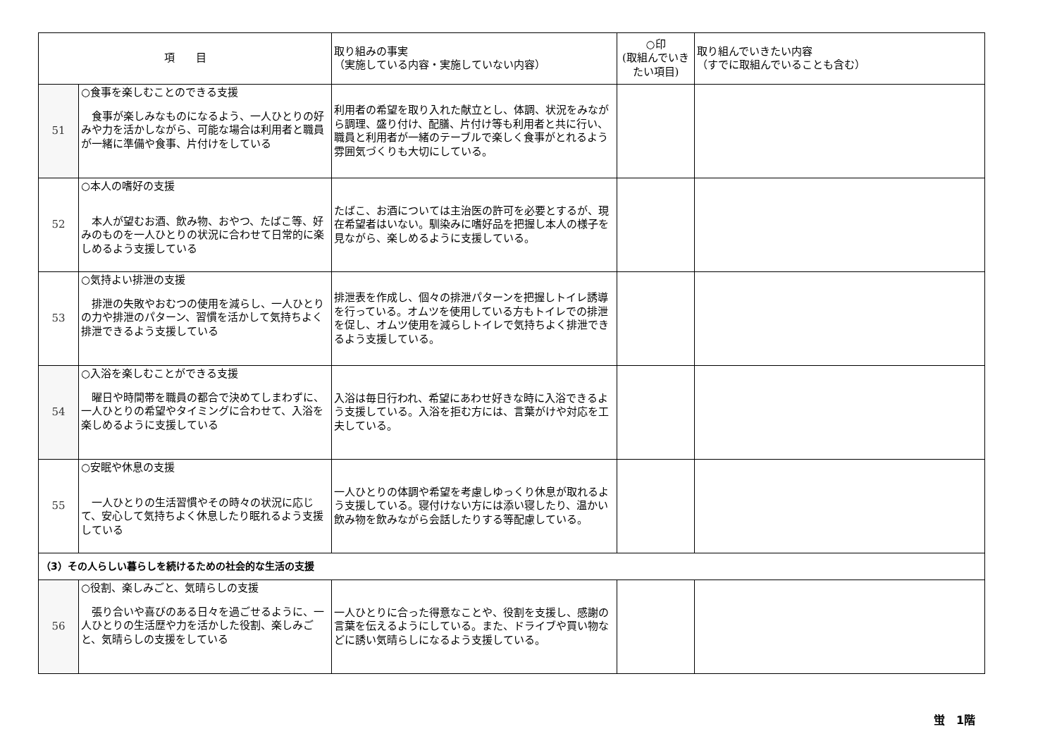| 項 目 | | 取り組みの事実 （実施している内容・実施していない内容） | ○印 (取組んでいきたい項目) | 取り組んでいきたい内容 （すでに取組んでいることも含む） |
| --- | --- | --- | --- | --- |
| 51 | ○食事を楽しむことのできる支援 食事が楽しみなものになるよう、一人ひとりの好みや力を活かしながら、可能な場合は利用者と職員が一緒に準備や食事、片付けをしている | 利用者の希望を取り入れた献立とし、体調、状況をみながら調理、盛り付け、配膳、片付け等も利用者と共に行い、職員と利用者が一緒のテーブルで楽しく食事がとれるよう雰囲気づくりも大切にしている。 | | |
| 52 | ○本人の嗜好の支援 本人が望むお酒、飲み物、おやつ、たばこ等、好みのものを一人ひとりの状況に合わせて日常的に楽しめるよう支援している | たばこ、お酒については主治医の許可を必要とするが、現在希望者はいない。馴染みに嗜好品を把握し本人の様子を見ながら、楽しめるように支援している。 | | |
| 53 | ○気持よい排泄の支援 排泄の失敗やおむつの使用を減らし、一人ひとりの力や排泄のパターン、習慣を活かして気持ちよく排泄できるよう支援している | 排泄表を作成し、個々の排泄パターンを把握しトイレ誘導を行っている。オムツを使用している方もトイレでの排泄を促し、オムツ使用を減らしトイレで気持ちよく排泄できるよう支援している。 | | |
| 54 | ○入浴を楽しむことができる支援 曜日や時間帯を職員の都合で決めてしまわずに、一人ひとりの希望やタイミングに合わせて、入浴を楽しめるように支援している | 入浴は毎日行われ、希望にあわせ好きな時に入浴できるよう支援している。入浴を拒む方には、言葉がけや対応を工夫している。 | | |
| 55 | ○安眠や休息の支援 一人ひとりの生活習慣やその時々の状況に応じて、安心して気持ちよく休息したり眠れるよう支援している | 一人ひとりの体調や希望を考慮しゆっくり休息が取れるよう支援している。寝付けない方には添い寝したり、温かい飲み物を飲みながら会話したりする等配慮している。 | | |
| （3）その人らしい暮らしを続けるための社会的な生活の支援 | | | | |
| 56 | ○役割、楽しみごと、気晴らしの支援 張り合いや喜びのある日々を過ごせるように、一人ひとりの生活歴や力を活かした役割、楽しみごと、気晴らしの支援をしている | 一人ひとりに合った得意なことや、役割を支援し、感謝の言葉を伝えるようにしている。また、ドライブや買い物などに誘い気晴らしになるよう支援している。 | | |
蛍　1階